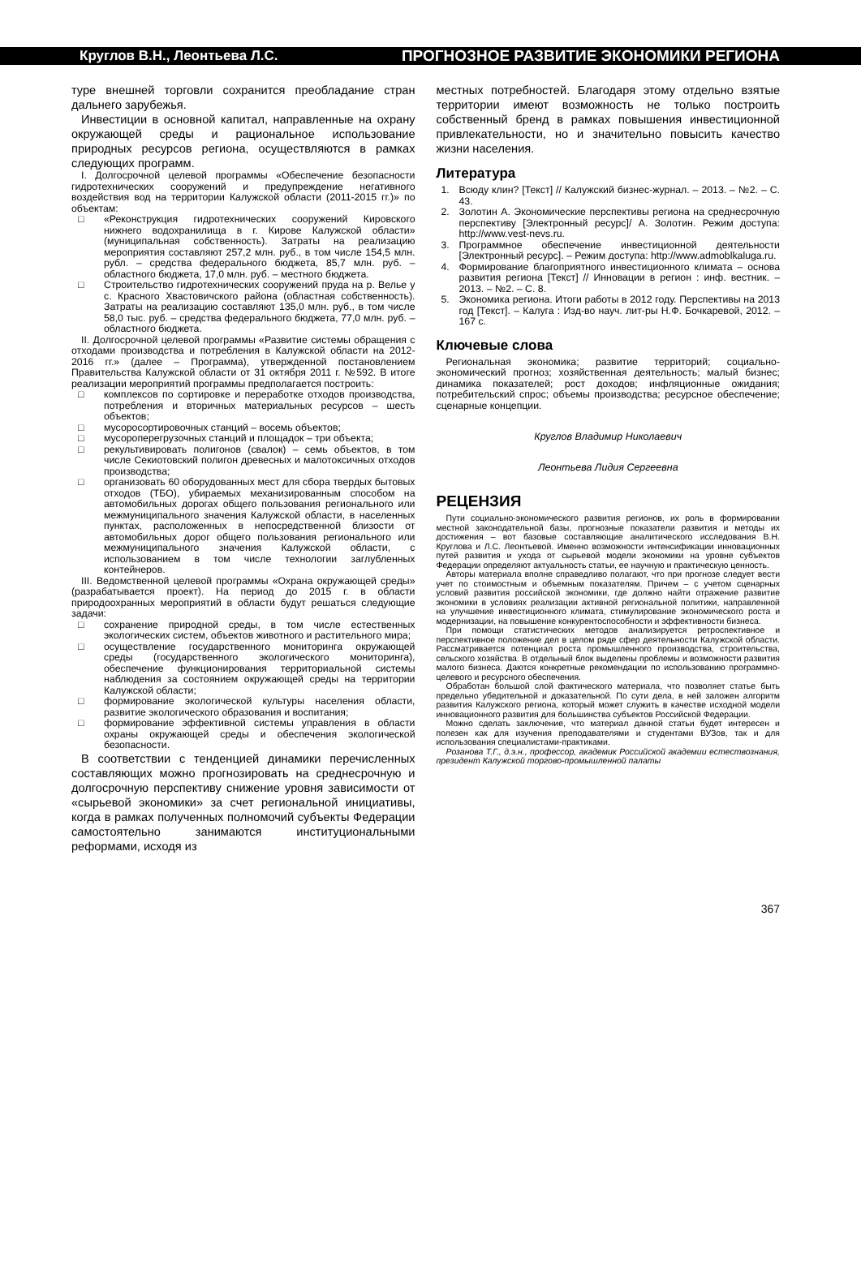Круглов В.Н., Леонтьева Л.С. ПРОГНОЗНОЕ РАЗВИТИЕ ЭКОНОМИКИ РЕГИОНА
туре внешней торговли сохранится преобладание стран дальнего зарубежья.
Инвестиции в основной капитал, направленные на охрану окружающей среды и рациональное использование природных ресурсов региона, осуществляются в рамках следующих программ.
I. Долгосрочной целевой программы «Обеспечение безопасности гидротехнических сооружений и предупреждение негативного воздействия вод на территории Калужской области (2011-2015 гг.)» по объектам:
□ «Реконструкция гидротехнических сооружений Кировского нижнего водохранилища в г. Кирове Калужской области» (муниципальная собственность). Затраты на реализацию мероприятия составляют 257,2 млн. руб., в том числе 154,5 млн. рубл. – средства федерального бюджета, 85,7 млн. руб. – областного бюджета, 17,0 млн. руб. – местного бюджета.
□ Строительство гидротехнических сооружений пруда на р. Велье у с. Красного Хвастовичского района (областная собственность). Затраты на реализацию составляют 135,0 млн. руб., в том числе 58,0 тыс. руб. – средства федерального бюджета, 77,0 млн. руб. – областного бюджета.
II. Долгосрочной целевой программы «Развитие системы обращения с отходами производства и потребления в Калужской области на 2012-2016 гг.» (далее – Программа), утвержденной постановлением Правительства Калужской области от 31 октября 2011 г. №592. В итоге реализации мероприятий программы предполагается построить:
□ комплексов по сортировке и переработке отходов производства, потребления и вторичных материальных ресурсов – шесть объектов;
□ мусоросортировочных станций – восемь объектов;
□ мусороперегрузочных станций и площадок – три объекта;
□ рекультивировать полигонов (свалок) – семь объектов, в том числе Секиотовский полигон древесных и малотоксичных отходов производства;
□ организовать 60 оборудованных мест для сбора твердых бытовых отходов (ТБО), убираемых механизированным способом на автомобильных дорогах общего пользования регионального или межмуниципального значения Калужской области, в населенных пунктах, расположенных в непосредственной близости от автомобильных дорог общего пользования регионального или межмуниципального значения Калужской области, с использованием в том числе технологии заглубленных контейнеров.
III. Ведомственной целевой программы «Охрана окружающей среды» (разрабатывается проект). На период до 2015 г. в области природоохранных мероприятий в области будут решаться следующие задачи:
□ сохранение природной среды, в том числе естественных экологических систем, объектов животного и растительного мира;
□ осуществление государственного мониторинга окружающей среды (государственного экологического мониторинга), обеспечение функционирования территориальной системы наблюдения за состоянием окружающей среды на территории Калужской области;
□ формирование экологической культуры населения области, развитие экологического образования и воспитания;
□ формирование эффективной системы управления в области охраны окружающей среды и обеспечения экологической безопасности.
В соответствии с тенденцией динамики перечисленных составляющих можно прогнозировать на среднесрочную и долгосрочную перспективу снижение уровня зависимости от «сырьевой экономики» за счет региональной инициативы, когда в рамках полученных полномочий субъекты Федерации самостоятельно занимаются институциональными реформами, исходя из
местных потребностей. Благодаря этому отдельно взятые территории имеют возможность не только построить собственный бренд в рамках повышения инвестиционной привлекательности, но и значительно повысить качество жизни населения.
Литература
1. Всюду клин? [Текст] // Калужский бизнес-журнал. – 2013. – №2. – С. 43.
2. Золотин А. Экономические перспективы региона на среднесрочную перспективу [Электронный ресурс]/ А. Золотин. Режим доступа: http://www.vest-nevs.ru.
3. Программное обеспечение инвестиционной деятельности [Электронный ресурс]. – Режим доступа: http://www.admoblkaluga.ru.
4. Формирование благоприятного инвестиционного климата – основа развития региона [Текст] // Инновации в регион : инф. вестник. – 2013. – №2. – С. 8.
5. Экономика региона. Итоги работы в 2012 году. Перспективы на 2013 год [Текст]. – Калуга : Изд-во науч. лит-ры Н.Ф. Бочкаревой, 2012. – 167 с.
Ключевые слова
Региональная экономика; развитие территорий; социально-экономический прогноз; хозяйственная деятельность; малый бизнес; динамика показателей; рост доходов; инфляционные ожидания; потребительский спрос; объемы производства; ресурсное обеспечение; сценарные концепции.
Круглов Владимир Николаевич
Леонтьева Лидия Сергеевна
РЕЦЕНЗИЯ
Пути социально-экономического развития регионов, их роль в формировании местной законодательной базы, прогнозные показатели развития и методы их достижения – вот базовые составляющие аналитического исследования В.Н. Круглова и Л.С. Леонтьевой. Именно возможности интенсификации инновационных путей развития и ухода от сырьевой модели экономики на уровне субъектов Федерации определяют актуальность статьи, ее научную и практическую ценность.
Авторы материала вполне справедливо полагают, что при прогнозе следует вести учет по стоимостным и объемным показателям. Причем – с учетом сценарных условий развития российской экономики, где должно найти отражение развитие экономики в условиях реализации активной региональной политики, направленной на улучшение инвестиционного климата, стимулирование экономического роста и модернизации, на повышение конкурентоспособности и эффективности бизнеса.
При помощи статистических методов анализируется ретроспективное и перспективное положение дел в целом ряде сфер деятельности Калужской области. Рассматривается потенциал роста промышленного производства, строительства, сельского хозяйства. В отдельный блок выделены проблемы и возможности развития малого бизнеса. Даются конкретные рекомендации по использованию программно-целевого и ресурсного обеспечения.
Обработан большой слой фактического материала, что позволяет статье быть предельно убедительной и доказательной. По сути дела, в ней заложен алгоритм развития Калужского региона, который может служить в качестве исходной модели инновационного развития для большинства субъектов Российской Федерации.
Можно сделать заключение, что материал данной статьи будет интересен и полезен как для изучения преподавателями и студентами ВУЗов, так и для использования специалистами-практиками.
Розанова Т.Г., д.э.н., профессор, академик Российской академии естествознания, президент Калужской торгово-промышленной палаты
367